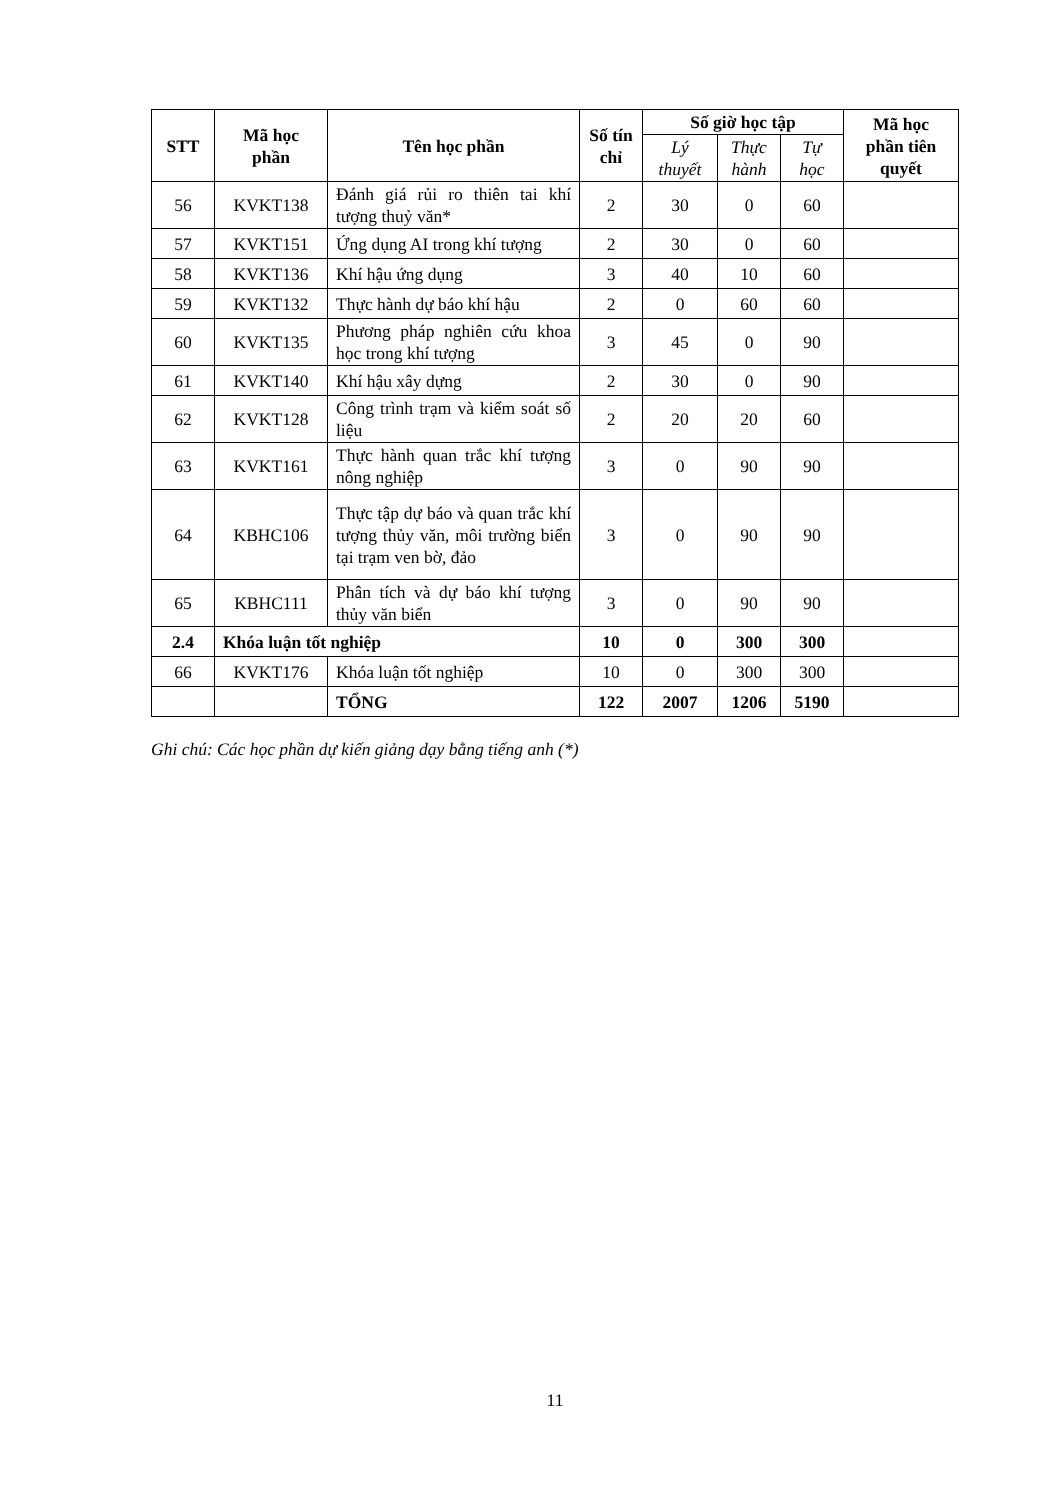| STT | Mã học phần | Tên học phần | Số tín chỉ | Số giờ học tập | | | Mã học phần tiên quyết |
| --- | --- | --- | --- | --- | --- | --- | --- |
| | | | | Lý thuyết | Thực hành | Tự học | |
| 56 | KVKT138 | Đánh giá rủi ro thiên tai khí tượng thuỷ văn* | 2 | 30 | 0 | 60 | |
| 57 | KVKT151 | Ứng dụng AI trong khí tượng | 2 | 30 | 0 | 60 | |
| 58 | KVKT136 | Khí hậu ứng dụng | 3 | 40 | 10 | 60 | |
| 59 | KVKT132 | Thực hành dự báo khí hậu | 2 | 0 | 60 | 60 | |
| 60 | KVKT135 | Phương pháp nghiên cứu khoa học trong khí tượng | 3 | 45 | 0 | 90 | |
| 61 | KVKT140 | Khí hậu xây dựng | 2 | 30 | 0 | 90 | |
| 62 | KVKT128 | Công trình trạm và kiểm soát số liệu | 2 | 20 | 20 | 60 | |
| 63 | KVKT161 | Thực hành quan trắc khí tượng nông nghiệp | 3 | 0 | 90 | 90 | |
| 64 | KBHC106 | Thực tập dự báo và quan trắc khí tượng thủy văn, môi trường biển tại trạm ven bờ, đảo | 3 | 0 | 90 | 90 | |
| 65 | KBHC111 | Phân tích và dự báo khí tượng thủy văn biển | 3 | 0 | 90 | 90 | |
| 2.4 | Khóa luận tốt nghiệp | | 10 | 0 | 300 | 300 | |
| 66 | KVKT176 | Khóa luận tốt nghiệp | 10 | 0 | 300 | 300 | |
| | | TỔNG | 122 | 2007 | 1206 | 5190 | |
Ghi chú: Các học phần dự kiến giảng dạy bằng tiếng anh (*)
11